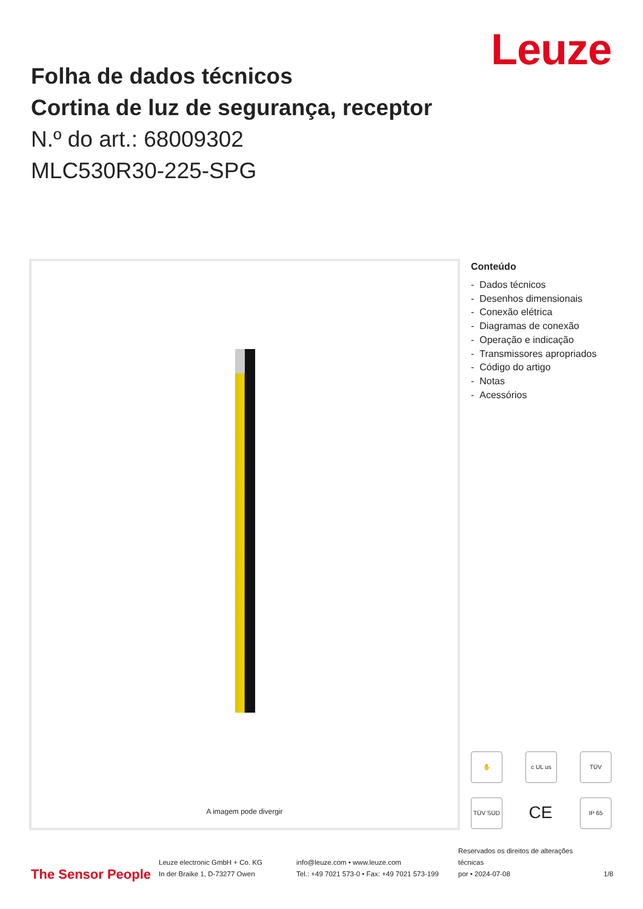Leuze
Folha de dados técnicos
Cortina de luz de segurança, receptor
N.º do art.: 68009302
MLC530R30-225-SPG
A imagem pode divergir
Conteúdo
- Dados técnicos
- Desenhos dimensionais
- Conexão elétrica
- Diagramas de conexão
- Operação e indicação
- Transmissores apropriados
- Código do artigo
- Notas
- Acessórios
✋ c UL us TÜV TÜV SÜD CE IP 65
The Sensor People
Leuze electronic GmbH + Co. KG
In der Braike 1, D-73277 Owen
info@leuze.com • www.leuze.com
Tel.: +49 7021 573-0 • Fax: +49 7021 573-199
Reservados os direitos de alterações
técnicas
por • 2024-07-08
1/8